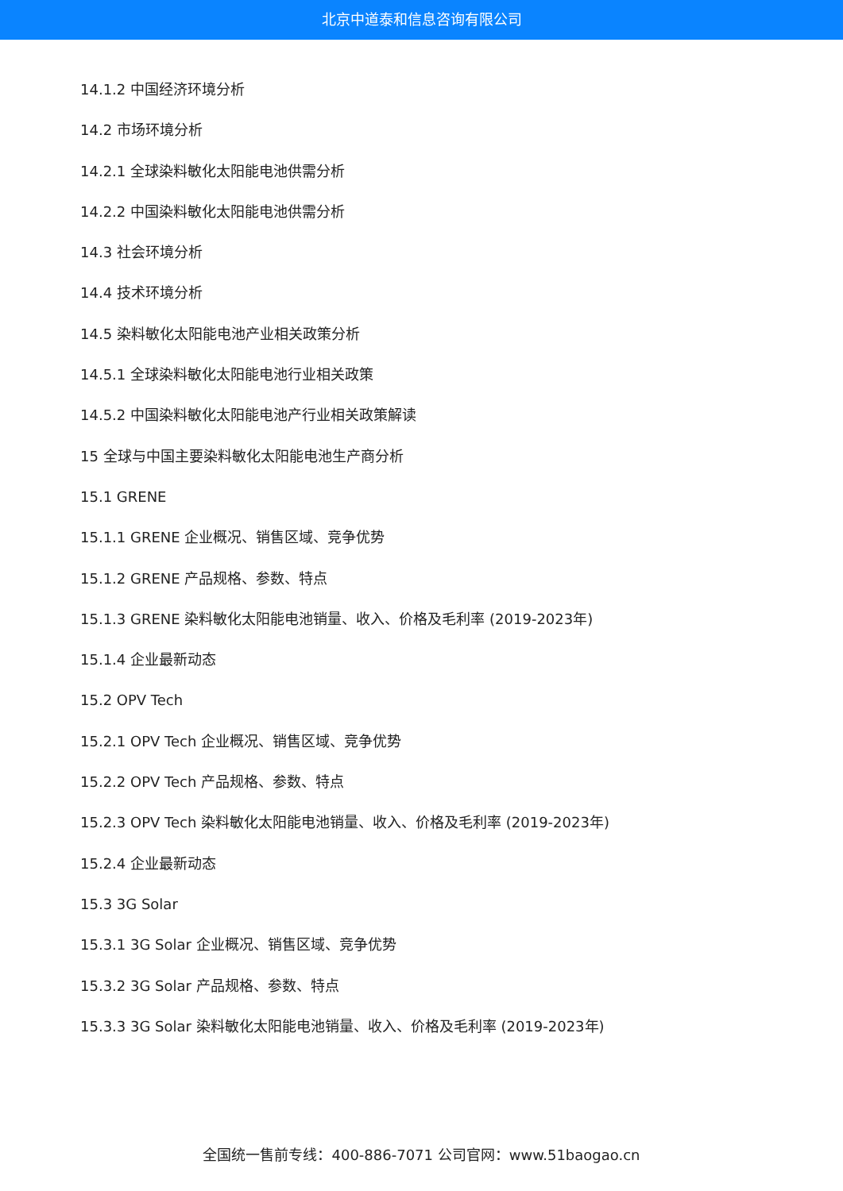北京中道泰和信息咨询有限公司
14.1.2 中国经济环境分析
14.2 市场环境分析
14.2.1 全球染料敏化太阳能电池供需分析
14.2.2 中国染料敏化太阳能电池供需分析
14.3 社会环境分析
14.4 技术环境分析
14.5 染料敏化太阳能电池产业相关政策分析
14.5.1 全球染料敏化太阳能电池行业相关政策
14.5.2 中国染料敏化太阳能电池产行业相关政策解读
15 全球与中国主要染料敏化太阳能电池生产商分析
15.1 GRENE
15.1.1 GRENE 企业概况、销售区域、竞争优势
15.1.2 GRENE 产品规格、参数、特点
15.1.3 GRENE 染料敏化太阳能电池销量、收入、价格及毛利率 (2019-2023年)
15.1.4 企业最新动态
15.2 OPV Tech
15.2.1 OPV Tech 企业概况、销售区域、竞争优势
15.2.2 OPV Tech 产品规格、参数、特点
15.2.3 OPV Tech 染料敏化太阳能电池销量、收入、价格及毛利率 (2019-2023年)
15.2.4 企业最新动态
15.3 3G Solar
15.3.1 3G Solar 企业概况、销售区域、竞争优势
15.3.2 3G Solar 产品规格、参数、特点
15.3.3 3G Solar 染料敏化太阳能电池销量、收入、价格及毛利率 (2019-2023年)
全国统一售前专线：400-886-7071 公司官网：www.51baogao.cn